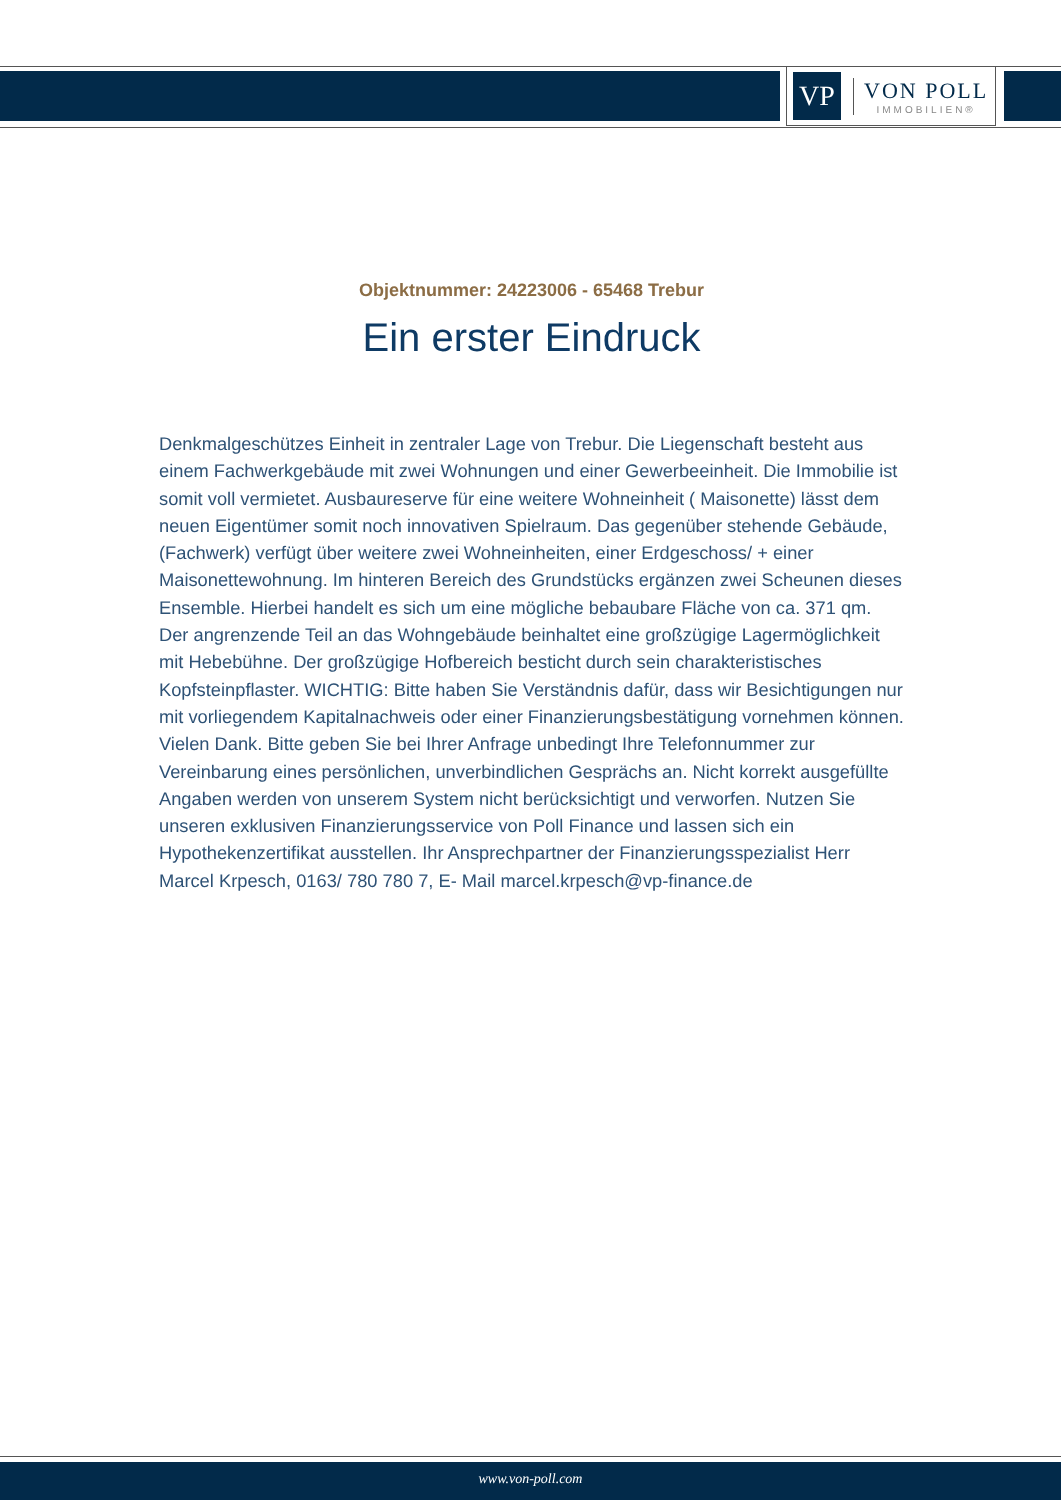VP
VON POLL
IMMOBILIEN®
Objektnummer: 24223006 - 65468 Trebur
Ein erster Eindruck
Denkmalgeschützes Einheit in zentraler Lage von Trebur. Die Liegenschaft besteht aus einem Fachwerkgebäude mit zwei Wohnungen und einer Gewerbeeinheit. Die Immobilie ist somit voll vermietet. Ausbaureserve für eine weitere Wohneinheit ( Maisonette) lässt dem neuen Eigentümer somit noch innovativen Spielraum. Das gegenüber stehende Gebäude, (Fachwerk) verfügt über weitere zwei Wohneinheiten, einer Erdgeschoss/ + einer Maisonettewohnung. Im hinteren Bereich des Grundstücks ergänzen zwei Scheunen dieses Ensemble. Hierbei handelt es sich um eine mögliche bebaubare Fläche von ca. 371 qm. Der angrenzende Teil an das Wohngebäude beinhaltet eine großzügige Lagermöglichkeit mit Hebebühne. Der großzügige Hofbereich besticht durch sein charakteristisches Kopfsteinpflaster. WICHTIG: Bitte haben Sie Verständnis dafür, dass wir Besichtigungen nur mit vorliegendem Kapitalnachweis oder einer Finanzierungsbestätigung vornehmen können. Vielen Dank. Bitte geben Sie bei Ihrer Anfrage unbedingt Ihre Telefonnummer zur Vereinbarung eines persönlichen, unverbindlichen Gesprächs an. Nicht korrekt ausgefüllte Angaben werden von unserem System nicht berücksichtigt und verworfen. Nutzen Sie unseren exklusiven Finanzierungsservice von Poll Finance und lassen sich ein Hypothekenzertifikat ausstellen. Ihr Ansprechpartner der Finanzierungsspezialist Herr Marcel Krpesch, 0163/ 780 780 7, E- Mail marcel.krpesch@vp-finance.de
www.von-poll.com